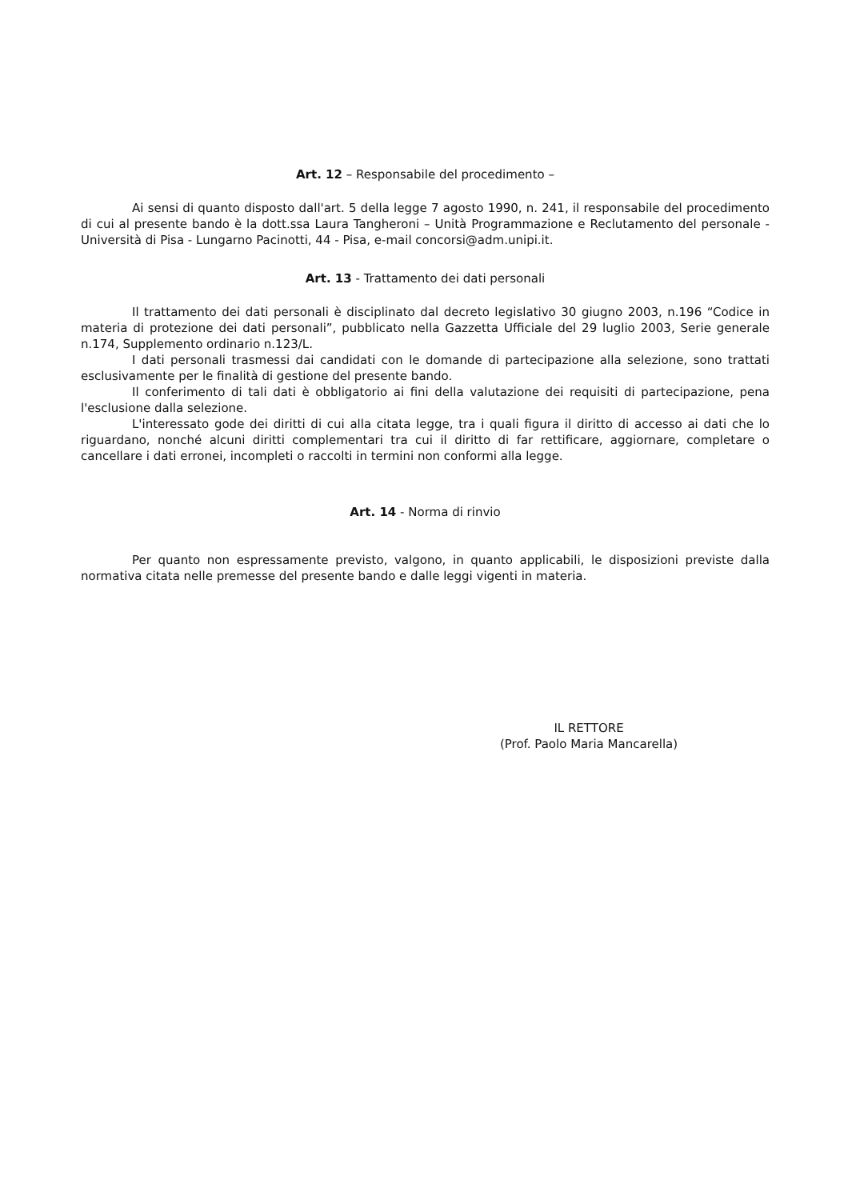Art. 12 – Responsabile del procedimento –
Ai sensi di quanto disposto dall'art. 5 della legge 7 agosto 1990, n. 241, il responsabile del procedimento di cui al presente bando è la dott.ssa Laura Tangheroni – Unità Programmazione e Reclutamento del personale - Università di Pisa - Lungarno Pacinotti, 44 - Pisa, e-mail concorsi@adm.unipi.it.
Art. 13 - Trattamento dei dati personali
Il trattamento dei dati personali è disciplinato dal decreto legislativo 30 giugno 2003, n.196 “Codice in materia di protezione dei dati personali”, pubblicato nella Gazzetta Ufficiale del 29 luglio 2003, Serie generale n.174, Supplemento ordinario n.123/L.
I dati personali trasmessi dai candidati con le domande di partecipazione alla selezione, sono trattati esclusivamente per le finalità di gestione del presente bando.
Il conferimento di tali dati è obbligatorio ai fini della valutazione dei requisiti di partecipazione, pena l'esclusione dalla selezione.
L'interessato gode dei diritti di cui alla citata legge, tra i quali figura il diritto di accesso ai dati che lo riguardano, nonché alcuni diritti complementari tra cui il diritto di far rettificare, aggiornare, completare o cancellare i dati erronei, incompleti o raccolti in termini non conformi alla legge.
Art. 14 - Norma di rinvio
Per quanto non espressamente previsto, valgono, in quanto applicabili, le disposizioni previste dalla normativa citata nelle premesse del presente bando e dalle leggi vigenti in materia.
IL RETTORE
(Prof. Paolo Maria Mancarella)